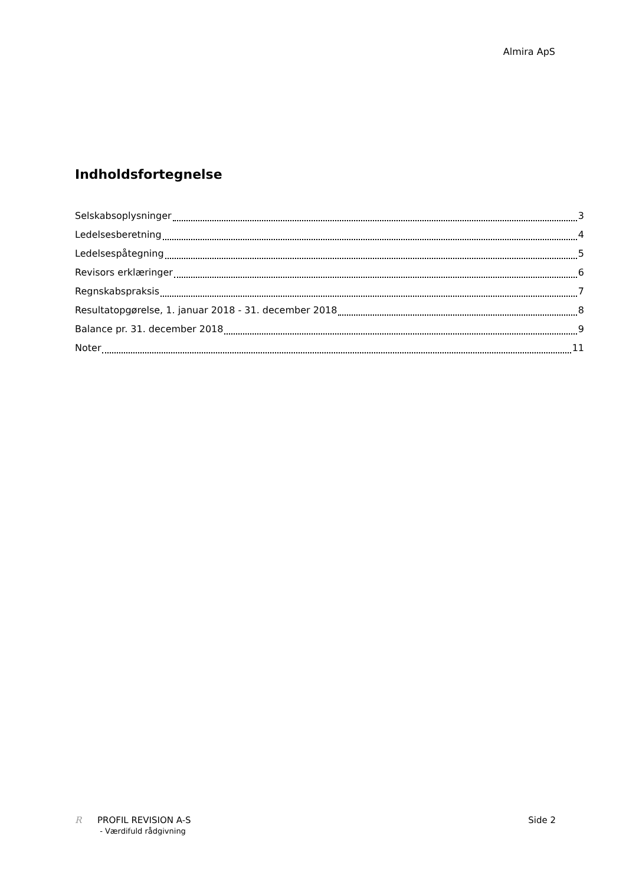Almira ApS
Indholdsfortegnelse
Selskabsoplysninger 3
Ledelsesberetning 4
Ledelsespåtegning 5
Revisors erklæringer 6
Regnskabspraksis 7
Resultatopgørelse, 1. januar 2018 - 31. december 2018 8
Balance pr. 31. december 2018 9
Noter 11
R PROFIL REVISION A-S
- Værdifuld rådgivning
Side 2